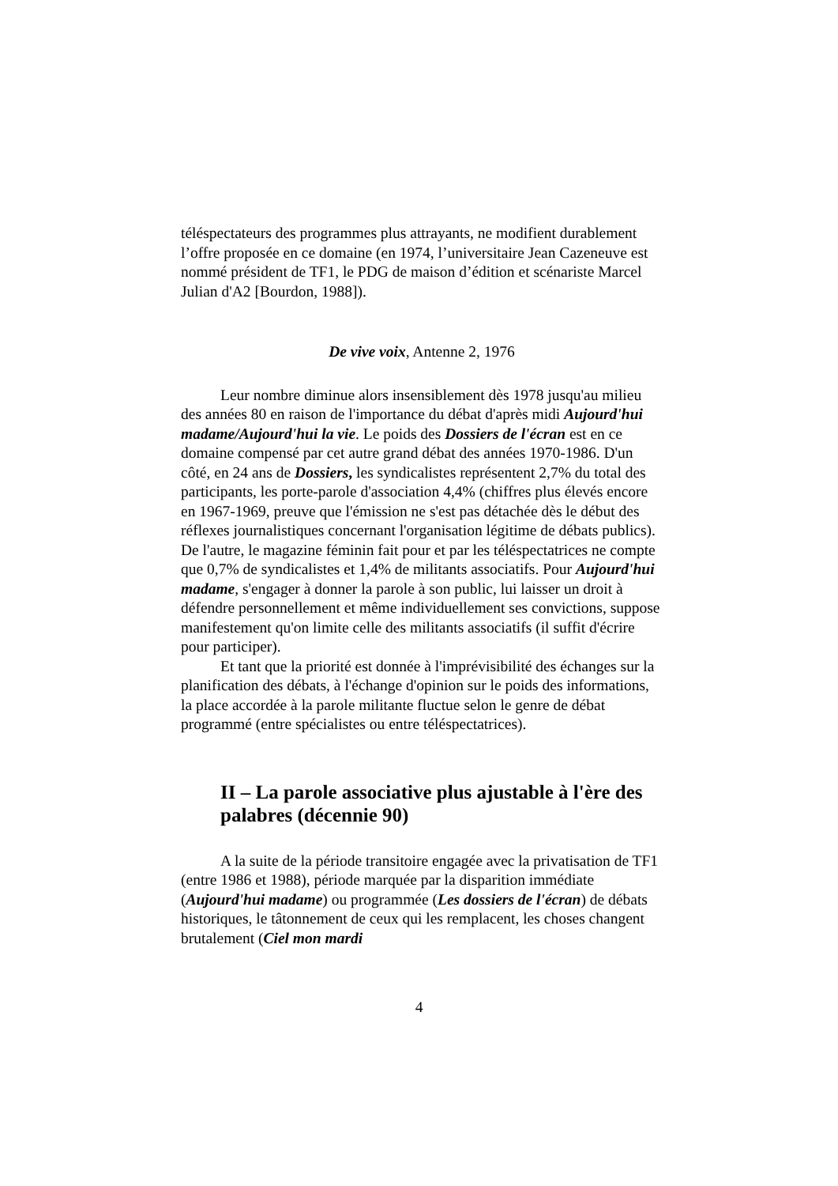téléspectateurs des programmes plus attrayants, ne modifient durablement l’offre proposée en ce domaine (en 1974, l’universitaire Jean Cazeneuve est nommé président de TF1, le PDG de maison d’édition et scénariste Marcel Julian d'A2 [Bourdon, 1988]).
De vive voix, Antenne 2, 1976
Leur nombre diminue alors insensiblement dès 1978 jusqu'au milieu des années 80 en raison de l'importance du débat d'après midi Aujourd'hui madame/Aujourd'hui la vie. Le poids des Dossiers de l'écran est en ce domaine compensé par cet autre grand débat des années 1970-1986. D'un côté, en 24 ans de Dossiers, les syndicalistes représentent 2,7% du total des participants, les porte-parole d'association 4,4% (chiffres plus élevés encore en 1967-1969, preuve que l'émission ne s'est pas détachée dès le début des réflexes journalistiques concernant l'organisation légitime de débats publics). De l'autre, le magazine féminin fait pour et par les téléspectatrices ne compte que 0,7% de syndicalistes et 1,4% de militants associatifs. Pour Aujourd'hui madame, s'engager à donner la parole à son public, lui laisser un droit à défendre personnellement et même individuellement ses convictions, suppose manifestement qu'on limite celle des militants associatifs (il suffit d'écrire pour participer).
Et tant que la priorité est donnée à l'imprévisibilité des échanges sur la planification des débats, à l'échange d'opinion sur le poids des informations, la place accordée à la parole militante fluctue selon le genre de débat programmé (entre spécialistes ou entre téléspectatrices).
II – La parole associative plus ajustable à l'ère des palabres (décennie 90)
A la suite de la période transitoire engagée avec la privatisation de TF1 (entre 1986 et 1988), période marquée par la disparition immédiate (Aujourd'hui madame) ou programmée (Les dossiers de l'écran) de débats historiques, le tâtonnement de ceux qui les remplacent, les choses changent brutalement (Ciel mon mardi
4